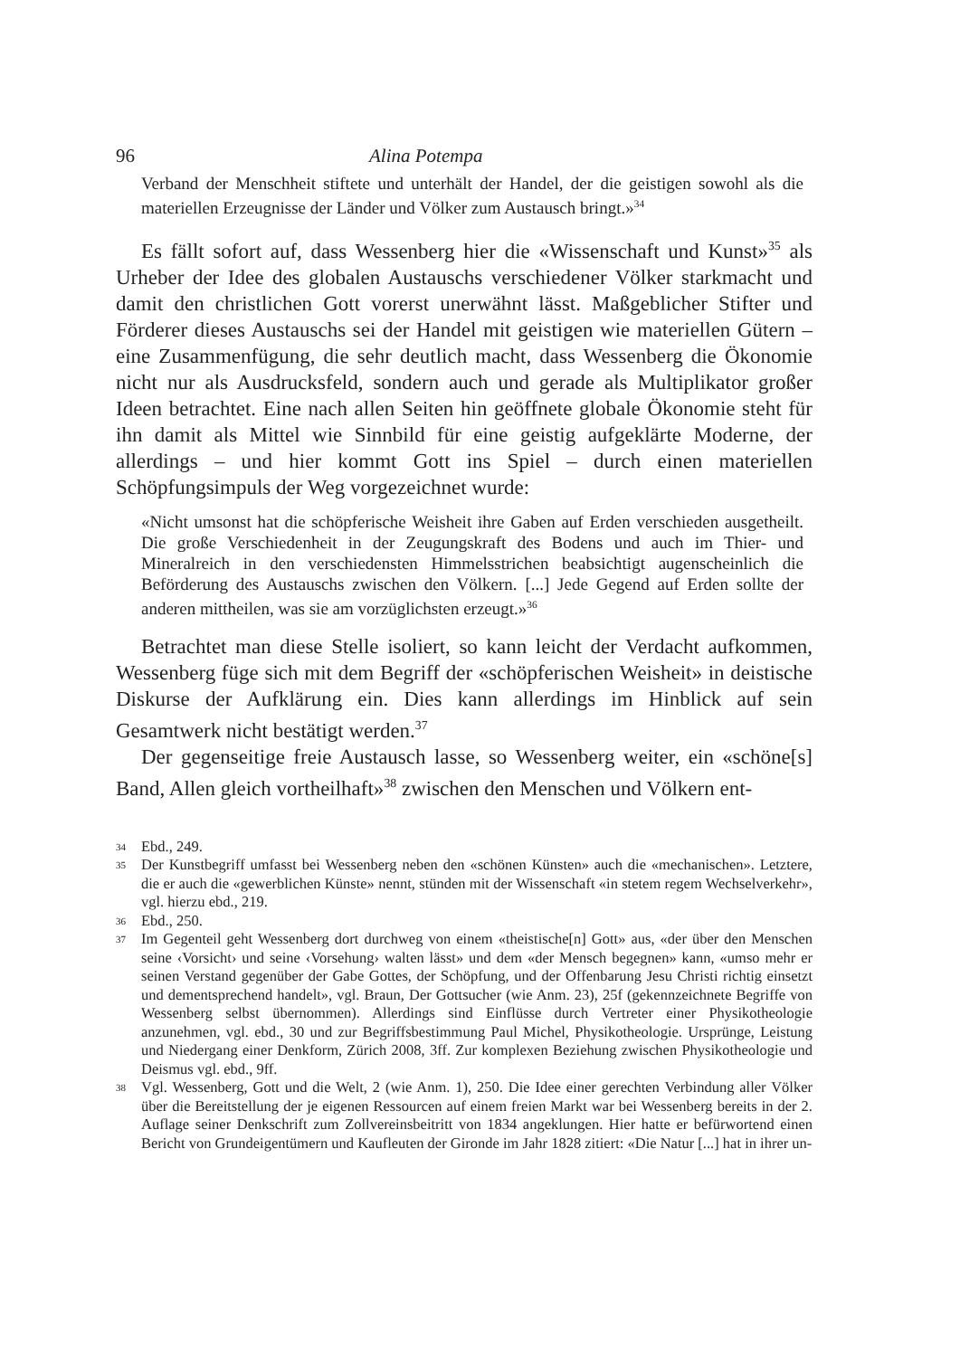96 Alina Potempa
Verband der Menschheit stiftete und unterhält der Handel, der die geistigen sowohl als die materiellen Erzeugnisse der Länder und Völker zum Austausch bringt.»<sup>34</sup>
Es fällt sofort auf, dass Wessenberg hier die «Wissenschaft und Kunst»<sup>35</sup> als Urheber der Idee des globalen Austauschs verschiedener Völker starkmacht und damit den christlichen Gott vorerst unerwähnt lässt. Maßgeblicher Stifter und Förderer dieses Austauschs sei der Handel mit geistigen wie materiellen Gütern – eine Zusammenfügung, die sehr deutlich macht, dass Wessenberg die Ökonomie nicht nur als Ausdrucksfeld, sondern auch und gerade als Multiplikator großer Ideen betrachtet. Eine nach allen Seiten hin geöffnete globale Ökonomie steht für ihn damit als Mittel wie Sinnbild für eine geistig aufgeklärte Moderne, der allerdings – und hier kommt Gott ins Spiel – durch einen materiellen Schöpfungsimpuls der Weg vorgezeichnet wurde:
«Nicht umsonst hat die schöpferische Weisheit ihre Gaben auf Erden verschieden ausgetheilt. Die große Verschiedenheit in der Zeugungskraft des Bodens und auch im Thier- und Mineralreich in den verschiedensten Himmelsstrichen beabsichtigt augenscheinlich die Beförderung des Austauschs zwischen den Völkern. [...] Jede Gegend auf Erden sollte der anderen mittheilen, was sie am vorzüglichsten erzeugt.»<sup>36</sup>
Betrachtet man diese Stelle isoliert, so kann leicht der Verdacht aufkommen, Wessenberg füge sich mit dem Begriff der «schöpferischen Weisheit» in deistische Diskurse der Aufklärung ein. Dies kann allerdings im Hinblick auf sein Gesamtwerk nicht bestätigt werden.<sup>37</sup>
Der gegenseitige freie Austausch lasse, so Wessenberg weiter, ein «schöne[s] Band, Allen gleich vortheilhaft»<sup>38</sup> zwischen den Menschen und Völkern ent-
34 Ebd., 249.
35 Der Kunstbegriff umfasst bei Wessenberg neben den «schönen Künsten» auch die «mechanischen». Letztere, die er auch die «gewerblichen Künste» nennt, stünden mit der Wissenschaft «in stetem regem Wechselverkehr», vgl. hierzu ebd., 219.
36 Ebd., 250.
37 Im Gegenteil geht Wessenberg dort durchweg von einem «theistische[n] Gott» aus, «der über den Menschen seine ‹Vorsicht› und seine ‹Vorsehung› walten lässt» und dem «der Mensch begegnen» kann, «umso mehr er seinen Verstand gegenüber der Gabe Gottes, der Schöpfung, und der Offenbarung Jesu Christi richtig einsetzt und dementsprechend handelt», vgl. Braun, Der Gottsucher (wie Anm. 23), 25f (gekennzeichnete Begriffe von Wessenberg selbst übernommen). Allerdings sind Einflüsse durch Vertreter einer Physikotheologie anzunehmen, vgl. ebd., 30 und zur Begriffsbestimmung Paul Michel, Physikotheologie. Ursprünge, Leistung und Niedergang einer Denkform, Zürich 2008, 3ff. Zur komplexen Beziehung zwischen Physikotheologie und Deismus vgl. ebd., 9ff.
38 Vgl. Wessenberg, Gott und die Welt, 2 (wie Anm. 1), 250. Die Idee einer gerechten Verbindung aller Völker über die Bereitstellung der je eigenen Ressourcen auf einem freien Markt war bei Wessenberg bereits in der 2. Auflage seiner Denkschrift zum Zollvereinsbeitritt von 1834 angeklungen. Hier hatte er befürwortend einen Bericht von Grundeigentümern und Kaufleuten der Gironde im Jahr 1828 zitiert: «Die Natur [...] hat in ihrer un-